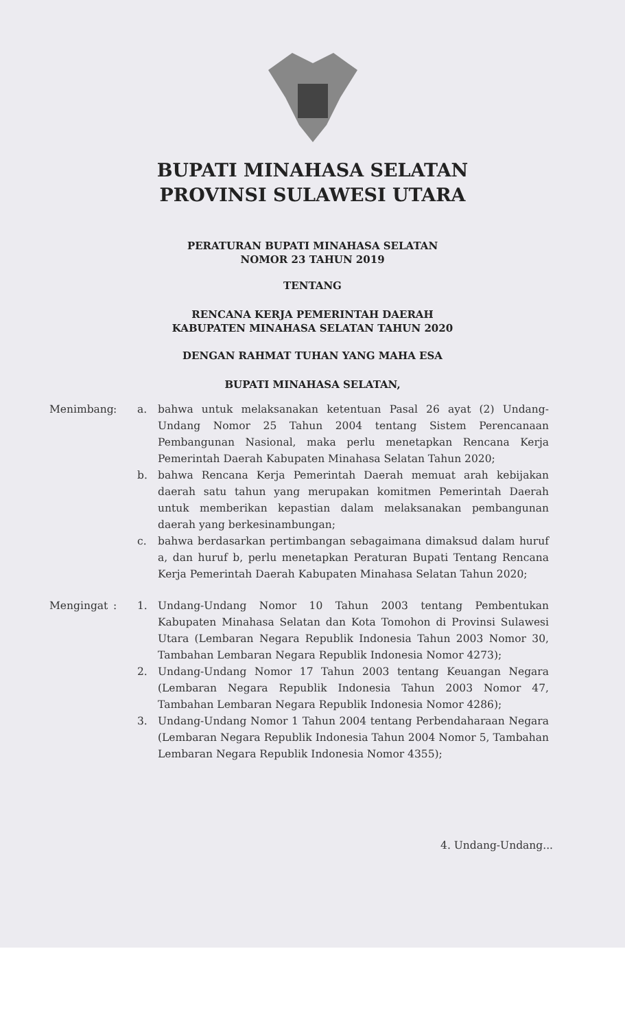BUPATI MINAHASA SELATAN
PROVINSI SULAWESI UTARA
PERATURAN BUPATI MINAHASA SELATAN
NOMOR 23 TAHUN 2019
TENTANG
RENCANA KERJA PEMERINTAH DAERAH
KABUPATEN MINAHASA SELATAN TAHUN 2020
DENGAN RAHMAT TUHAN YANG MAHA ESA
BUPATI MINAHASA SELATAN,
Menimbang : a. bahwa untuk melaksanakan ketentuan Pasal 26 ayat (2) Undang-Undang Nomor 25 Tahun 2004 tentang Sistem Perencanaan Pembangunan Nasional, maka perlu menetapkan Rencana Kerja Pemerintah Daerah Kabupaten Minahasa Selatan Tahun 2020;
b. bahwa Rencana Kerja Pemerintah Daerah memuat arah kebijakan daerah satu tahun yang merupakan komitmen Pemerintah Daerah untuk memberikan kepastian dalam melaksanakan pembangunan daerah yang berkesinambungan;
c. bahwa berdasarkan pertimbangan sebagaimana dimaksud dalam huruf a, dan huruf b, perlu menetapkan Peraturan Bupati Tentang Rencana Kerja Pemerintah Daerah Kabupaten Minahasa Selatan Tahun 2020;
Mengingat : 1. Undang-Undang Nomor 10 Tahun 2003 tentang Pembentukan Kabupaten Minahasa Selatan dan Kota Tomohon di Provinsi Sulawesi Utara (Lembaran Negara Republik Indonesia Tahun 2003 Nomor 30, Tambahan Lembaran Negara Republik Indonesia Nomor 4273);
2. Undang-Undang Nomor 17 Tahun 2003 tentang Keuangan Negara (Lembaran Negara Republik Indonesia Tahun 2003 Nomor 47, Tambahan Lembaran Negara Republik Indonesia Nomor 4286);
3. Undang-Undang Nomor 1 Tahun 2004 tentang Perbendaharaan Negara (Lembaran Negara Republik Indonesia Tahun 2004 Nomor 5, Tambahan Lembaran Negara Republik Indonesia Nomor 4355);
4. Undang-Undang...